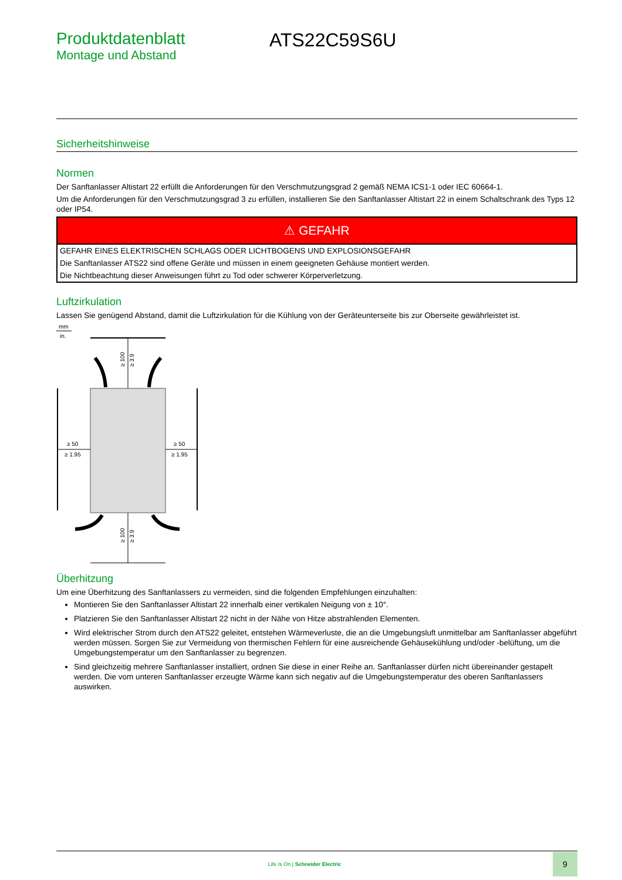Produktdatenblatt
Montage und Abstand
ATS22C59S6U
Sicherheitshinweise
Normen
Der Sanftanlasser Altistart 22 erfüllt die Anforderungen für den Verschmutzungsgrad 2 gemäß NEMA ICS1-1 oder IEC 60664-1.
Um die Anforderungen für den Verschmutzungsgrad 3 zu erfüllen, installieren Sie den Sanftanlasser Altistart 22 in einem Schaltschrank des Typs 12 oder IP54.
| ⚠ GEFAHR |
| --- |
| GEFAHR EINES ELEKTRISCHEN SCHLAGS ODER LICHTBOGENS UND EXPLOSIONSGEFAHR |
| Die Sanftanlasser ATS22 sind offene Geräte und müssen in einem geeigneten Gehäuse montiert werden. |
| Die Nichtbeachtung dieser Anweisungen führt zu Tod oder schwerer Körperverletzung. |
Luftzirkulation
Lassen Sie genügend Abstand, damit die Luftzirkulation für die Kühlung von der Geräteunterseite bis zur Oberseite gewährleistet ist.
mm
in.
≥ 50
≥ 1.95
≥ 50
≥ 1.95
≥ 100
≥ 3.9
≥ 100
≥ 3.9
Überhitzung
Um eine Überhitzung des Sanftanlassers zu vermeiden, sind die folgenden Empfehlungen einzuhalten:
Montieren Sie den Sanftanlasser Altistart 22 innerhalb einer vertikalen Neigung von ± 10°.
Platzieren Sie den Sanftanlasser Altistart 22 nicht in der Nähe von Hitze abstrahlenden Elementen.
Wird elektrischer Strom durch den ATS22 geleitet, entstehen Wärmeverluste, die an die Umgebungsluft unmittelbar am Sanftanlasser abgeführt werden müssen. Sorgen Sie zur Vermeidung von thermischen Fehlern für eine ausreichende Gehäusekühlung und/oder -belüftung, um die Umgebungstemperatur um den Sanftanlasser zu begrenzen.
Sind gleichzeitig mehrere Sanftanlasser installiert, ordnen Sie diese in einer Reihe an. Sanftanlasser dürfen nicht übereinander gestapelt werden. Die vom unteren Sanftanlasser erzeugte Wärme kann sich negativ auf die Umgebungstemperatur des oberen Sanftanlassers auswirken.
Life Is On | Schneider Electric
9